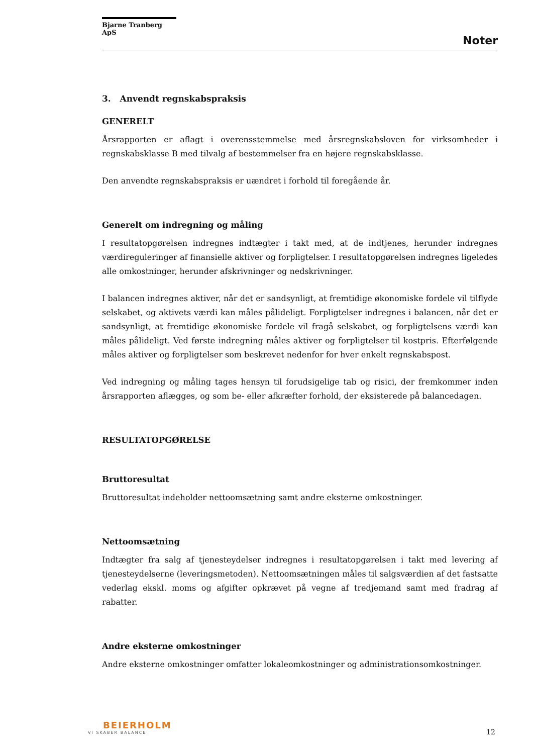Bjarne Tranberg ApS
Noter
3. Anvendt regnskabspraksis
GENERELT
Årsrapporten er aflagt i overensstemmelse med årsregnskabsloven for virksomheder i regnskabsklasse B med tilvalg af bestemmelser fra en højere regnskabsklasse.
Den anvendte regnskabspraksis er uændret i forhold til foregående år.
Generelt om indregning og måling
I resultatopgørelsen indregnes indtægter i takt med, at de indtjenes, herunder indregnes værdireguleringer af finansielle aktiver og forpligtelser. I resultatopgørelsen indregnes ligeledes alle omkostninger, herunder afskrivninger og nedskrivninger.
I balancen indregnes aktiver, når det er sandsynligt, at fremtidige økonomiske fordele vil tilflyde selskabet, og aktivets værdi kan måles pålideligt. Forpligtelser indregnes i balancen, når det er sandsynligt, at fremtidige økonomiske fordele vil fragå selskabet, og forpligtelsens værdi kan måles pålideligt. Ved første indregning måles aktiver og forpligtelser til kostpris. Efterfølgende måles aktiver og forpligtelser som beskrevet nedenfor for hver enkelt regnskabspost.
Ved indregning og måling tages hensyn til forudsigelige tab og risici, der fremkommer inden årsrapporten aflægges, og som be- eller afkræfter forhold, der eksisterede på balancedagen.
RESULTATOPGØRELSE
Bruttoresultat
Bruttoresultat indeholder nettoomsætning samt andre eksterne omkostninger.
Nettoomsætning
Indtægter fra salg af tjenesteydelser indregnes i resultatopgørelsen i takt med levering af tjenesteydelserne (leveringsmetoden). Nettoomsætningen måles til salgsværdien af det fastsatte vederlag ekskl. moms og afgifter opkrævet på vegne af tredjemand samt med fradrag af rabatter.
Andre eksterne omkostninger
Andre eksterne omkostninger omfatter lokaleomkostninger og administrationsomkostninger.
BEIERHOLM
VI SKABER BALANCE
12